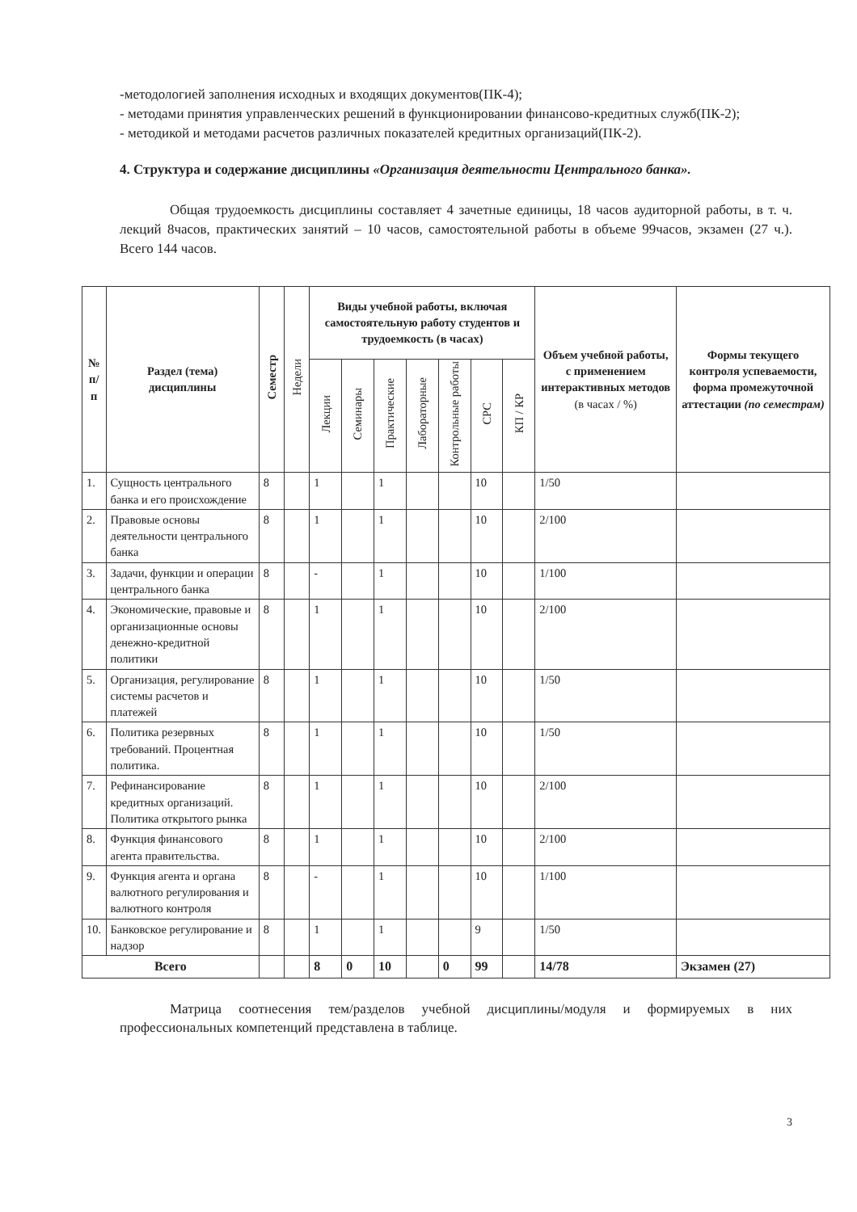-методологией заполнения исходных и входящих документов(ПК-4);
- методами принятия управленческих решений в функционировании финансово-кредитных служб(ПК-2);
- методикой и методами расчетов различных показателей кредитных организаций(ПК-2).
4. Структура и содержание дисциплины «Организация деятельности Центрального банка».
Общая трудоемкость дисциплины составляет 4 зачетные единицы, 18 часов аудиторной работы, в т. ч. лекций 8часов, практических занятий – 10 часов, самостоятельной работы в объеме 99часов, экзамен (27 ч.). Всего 144 часов.
| № п/п | Раздел (тема) дисциплины | Семестр | Недели | Виды учебной работы, включая самостоятельную работу студентов и трудоемкость (в часах) | | | | | | | Объем учебной работы, с применением интерактивных методов (в часах / %) | Формы текущего контроля успеваемости, форма промежуточной аттестации (по семестрам) |
| --- | --- | --- | --- | --- | --- | --- | --- | --- | --- | --- | --- | --- |
| | | | | Лекции | Семинары | Практические | Лабораторные | Контрольные работы | СРС | КП / КР | | |
| 1. | Сущность центрального банка и его происхождение | 8 | | 1 | | 1 | | | 10 | | 1/50 | |
| 2. | Правовые основы деятельности центрального банка | 8 | | 1 | | 1 | | | 10 | | 2/100 | |
| 3. | Задачи, функции и операции центрального банка | 8 | | - | | 1 | | | 10 | | 1/100 | |
| 4. | Экономические, правовые и организационные основы денежно-кредитной политики | 8 | | 1 | | 1 | | | 10 | | 2/100 | |
| 5. | Организация, регулирование системы расчетов и платежей | 8 | | 1 | | 1 | | | 10 | | 1/50 | |
| 6. | Политика резервных требований. Процентная политика. | 8 | | 1 | | 1 | | | 10 | | 1/50 | |
| 7. | Рефинансирование кредитных организаций. Политика открытого рынка | 8 | | 1 | | 1 | | | 10 | | 2/100 | |
| 8. | Функция финансового агента правительства. | 8 | | 1 | | 1 | | | 10 | | 2/100 | |
| 9. | Функция агента и органа валютного регулирования и валютного контроля | 8 | | - | | 1 | | | 10 | | 1/100 | |
| 10. | Банковское регулирование и надзор | 8 | | 1 | | 1 | | | 9 | | 1/50 | |
| Всего | | | | 8 | 0 | 10 | | 0 | 99 | | 14/78 | Экзамен (27) |
Матрица соотнесения тем/разделов учебной дисциплины/модуля и формируемых в них профессиональных компетенций представлена в таблице.
3